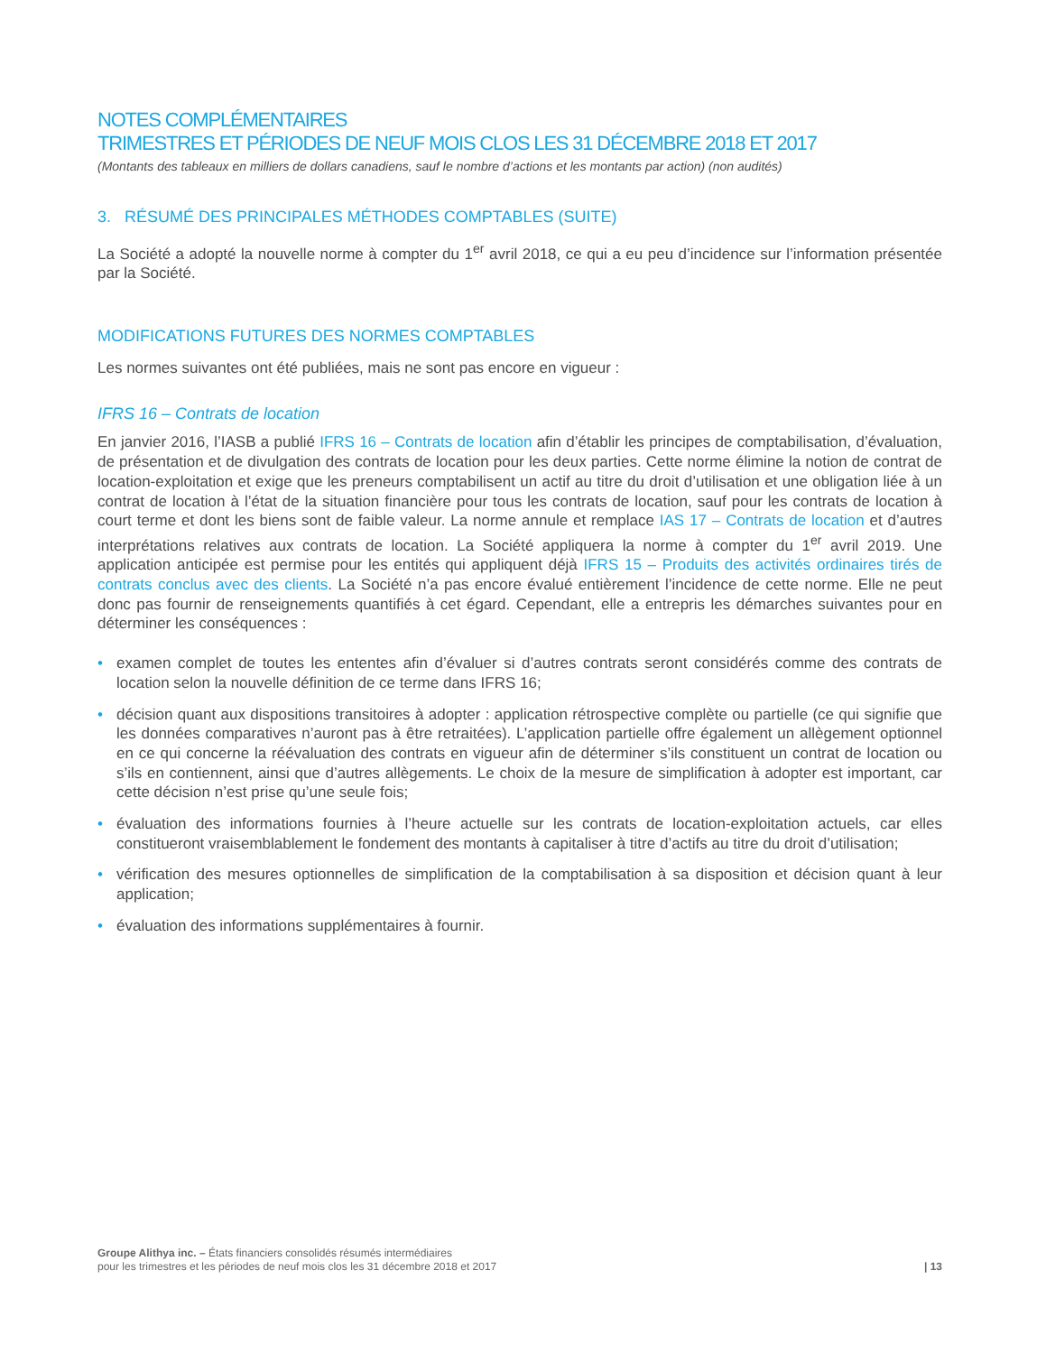NOTES COMPLÉMENTAIRES
TRIMESTRES ET PÉRIODES DE NEUF MOIS CLOS LES 31 DÉCEMBRE 2018 ET 2017
(Montants des tableaux en milliers de dollars canadiens, sauf le nombre d’actions et les montants par action) (non audités)
3. RÉSUMÉ DES PRINCIPALES MÉTHODES COMPTABLES (SUITE)
La Société a adopté la nouvelle norme à compter du 1<sup>er</sup> avril 2018, ce qui a eu peu d’incidence sur l’information présentée par la Société.
MODIFICATIONS FUTURES DES NORMES COMPTABLES
Les normes suivantes ont été publiées, mais ne sont pas encore en vigueur :
IFRS 16 – Contrats de location
En janvier 2016, l’IASB a publié IFRS 16 – Contrats de location afin d’établir les principes de comptabilisation, d’évaluation, de présentation et de divulgation des contrats de location pour les deux parties. Cette norme élimine la notion de contrat de location-exploitation et exige que les preneurs comptabilisent un actif au titre du droit d’utilisation et une obligation liée à un contrat de location à l’état de la situation financière pour tous les contrats de location, sauf pour les contrats de location à court terme et dont les biens sont de faible valeur. La norme annule et remplace IAS 17 – Contrats de location et d’autres interprétations relatives aux contrats de location. La Société appliquera la norme à compter du 1<sup>er</sup> avril 2019. Une application anticipée est permise pour les entités qui appliquent déjà IFRS 15 – Produits des activités ordinaires tirés de contrats conclus avec des clients. La Société n’a pas encore évalué entièrement l’incidence de cette norme. Elle ne peut donc pas fournir de renseignements quantifiés à cet égard. Cependant, elle a entrepris les démarches suivantes pour en déterminer les conséquences :
• examen complet de toutes les ententes afin d’évaluer si d’autres contrats seront considérés comme des contrats de location selon la nouvelle définition de ce terme dans IFRS 16;
• décision quant aux dispositions transitoires à adopter : application rétrospective complète ou partielle (ce qui signifie que les données comparatives n’auront pas à être retraitées). L’application partielle offre également un allègement optionnel en ce qui concerne la réévaluation des contrats en vigueur afin de déterminer s’ils constituent un contrat de location ou s’ils en contiennent, ainsi que d’autres allègements. Le choix de la mesure de simplification à adopter est important, car cette décision n’est prise qu’une seule fois;
• évaluation des informations fournies à l’heure actuelle sur les contrats de location-exploitation actuels, car elles constitueront vraisemblablement le fondement des montants à capitaliser à titre d’actifs au titre du droit d’utilisation;
• vérification des mesures optionnelles de simplification de la comptabilisation à sa disposition et décision quant à leur application;
• évaluation des informations supplémentaires à fournir.
Groupe Alithya inc. – États financiers consolidés résumés intermédiaires
pour les trimestres et les périodes de neuf mois clos les 31 décembre 2018 et 2017
| 13